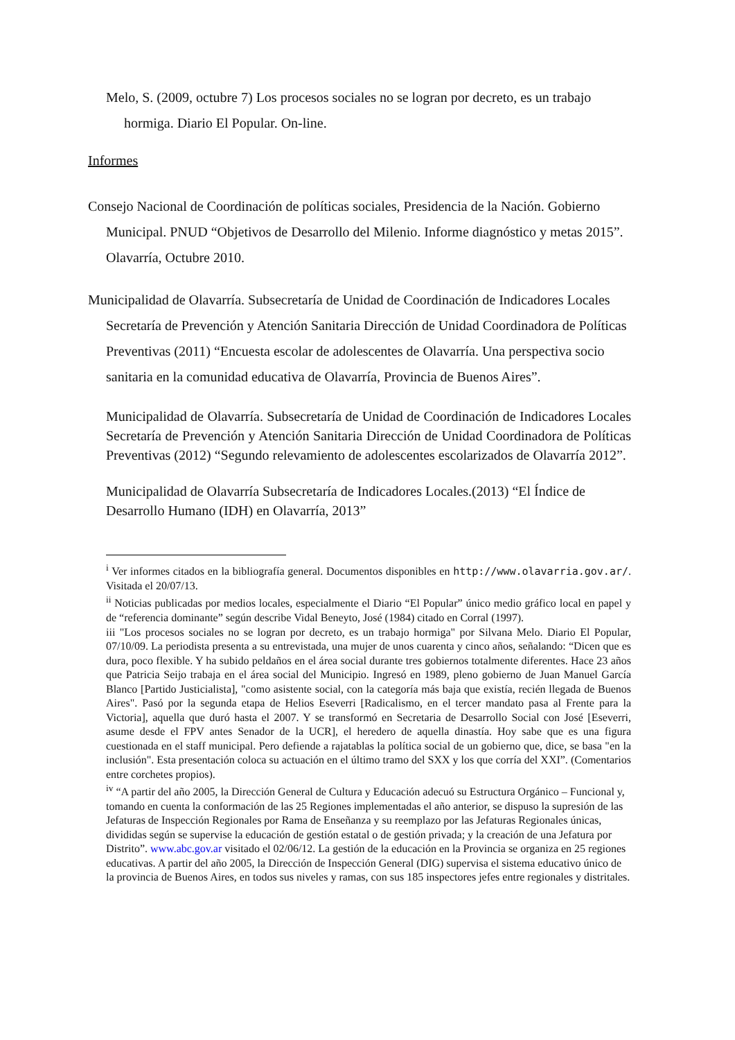Melo, S. (2009, octubre 7) Los procesos sociales no se logran por decreto, es un trabajo hormiga. Diario El Popular. On-line.
Informes
Consejo Nacional de Coordinación de políticas sociales, Presidencia de la Nación. Gobierno Municipal. PNUD “Objetivos de Desarrollo del Milenio. Informe diagnóstico y metas 2015”. Olavarría, Octubre 2010.
Municipalidad de Olavarría. Subsecretaría de Unidad de Coordinación de Indicadores Locales Secretaría de Prevención y Atención Sanitaria Dirección de Unidad Coordinadora de Políticas Preventivas (2011) “Encuesta escolar de adolescentes de Olavarría. Una perspectiva socio sanitaria en la comunidad educativa de Olavarría, Provincia de Buenos Aires”.
Municipalidad de Olavarría. Subsecretaría de Unidad de Coordinación de Indicadores Locales Secretaría de Prevención y Atención Sanitaria Dirección de Unidad Coordinadora de Políticas Preventivas (2012) “Segundo relevamiento de adolescentes escolarizados de Olavarría 2012”.
Municipalidad de Olavarría Subsecretaría de Indicadores Locales.(2013) “El Índice de Desarrollo Humano (IDH) en Olavarría, 2013”
<sup>i</sup> Ver informes citados en la bibliografía general. Documentos disponibles en http://www.olavarria.gov.ar/. Visitada el 20/07/13.
<sup>ii</sup> Noticias publicadas por medios locales, especialmente el Diario “El Popular” único medio gráfico local en papel y de “referencia dominante” según describe Vidal Beneyto, José (1984) citado en Corral (1997).
iii "Los procesos sociales no se logran por decreto, es un trabajo hormiga" por Silvana Melo. Diario El Popular, 07/10/09. La periodista presenta a su entrevistada, una mujer de unos cuarenta y cinco años, señalando: “Dicen que es dura, poco flexible. Y ha subido peldaños en el área social durante tres gobiernos totalmente diferentes. Hace 23 años que Patricia Seijo trabaja en el área social del Municipio. Ingresó en 1989, pleno gobierno de Juan Manuel García Blanco [Partido Justicialista], "como asistente social, con la categoría más baja que existía, recién llegada de Buenos Aires". Pasó por la segunda etapa de Helios Eseverri [Radicalismo, en el tercer mandato pasa al Frente para la Victoria], aquella que duró hasta el 2007. Y se transformó en Secretaria de Desarrollo Social con José [Eseverri, asume desde el FPV antes Senador de la UCR], el heredero de aquella dinastía. Hoy sabe que es una figura cuestionada en el staff municipal. Pero defiende a rajatablas la política social de un gobierno que, dice, se basa "en la inclusión". Esta presentación coloca su actuación en el último tramo del SXX y los que corría del XXI”. (Comentarios entre corchetes propios).
<sup>iv</sup> “A partir del año 2005, la Dirección General de Cultura y Educación adecuó su Estructura Orgánico – Funcional y, tomando en cuenta la conformación de las 25 Regiones implementadas el año anterior, se dispuso la supresión de las Jefaturas de Inspección Regionales por Rama de Enseñanza y su reemplazo por las Jefaturas Regionales únicas, divididas según se supervise la educación de gestión estatal o de gestión privada; y la creación de una Jefatura por Distrito”. www.abc.gov.ar visitado el 02/06/12. La gestión de la educación en la Provincia se organiza en 25 regiones educativas. A partir del año 2005, la Dirección de Inspección General (DIG) supervisa el sistema educativo único de la provincia de Buenos Aires, en todos sus niveles y ramas, con sus 185 inspectores jefes entre regionales y distritales.